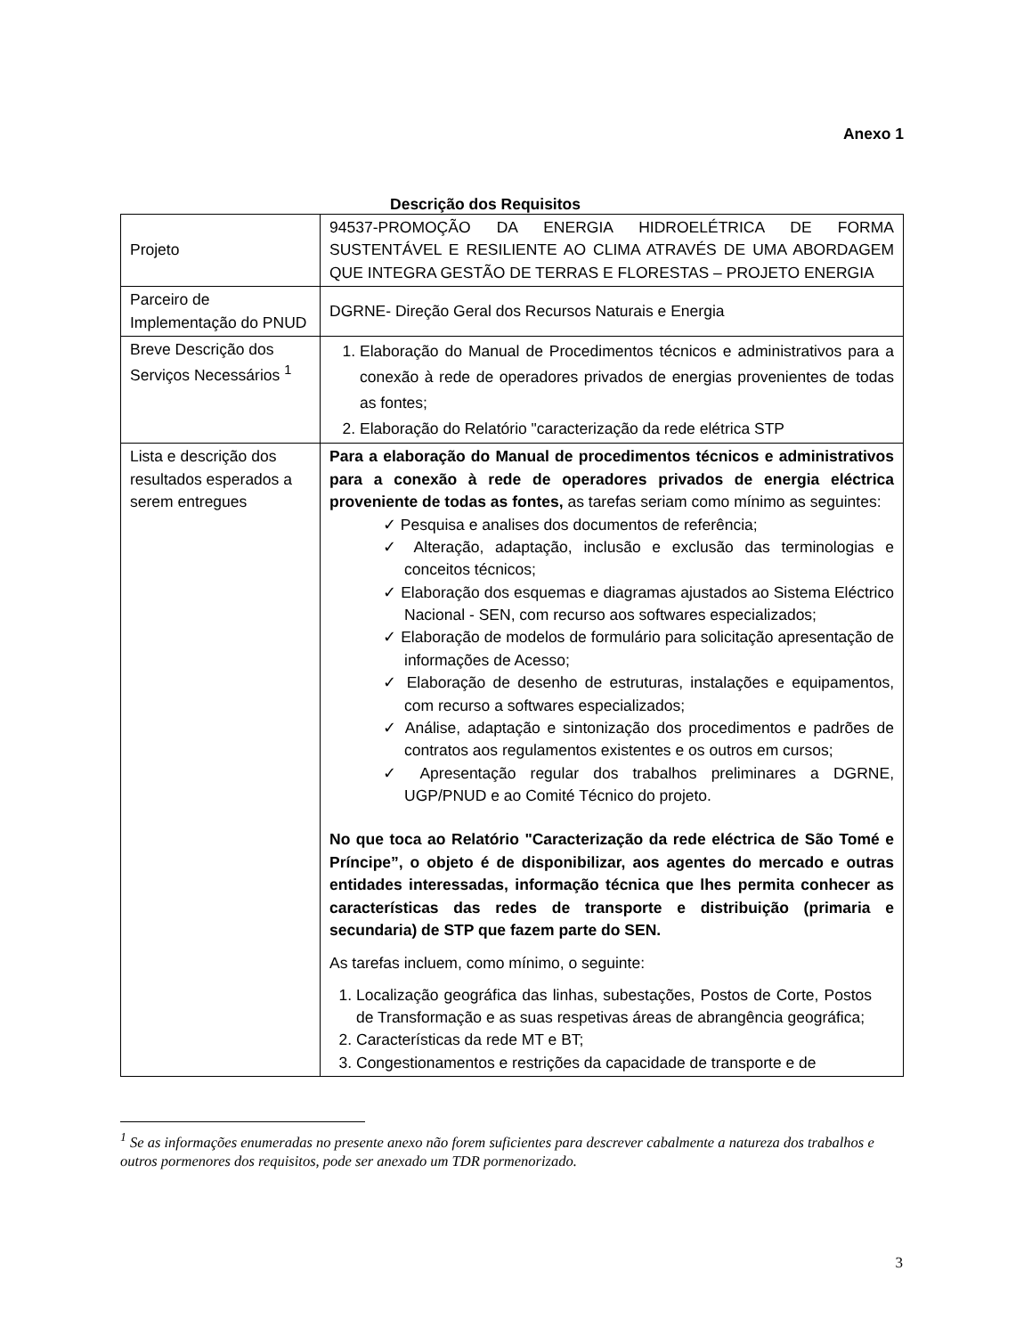Anexo 1
Descrição dos Requisitos
| Projeto | 94537-PROMOÇÃO DA ENERGIA HIDROELÉTRICA DE FORMA SUSTENTÁVEL E RESILIENTE AO CLIMA ATRAVÉS DE UMA ABORDAGEM QUE INTEGRA GESTÃO DE TERRAS E FLORESTAS – PROJETO ENERGIA |
| Parceiro de Implementação do PNUD | DGRNE- Direção Geral dos Recursos Naturais e Energia |
| Breve Descrição dos Serviços Necessários <sup>1</sup> | 1. Elaboração do Manual de Procedimentos técnicos e administrativos para a conexão à rede de operadores privados de energias provenientes de todas as fontes; 2. Elaboração do Relatório "caracterização da rede elétrica STP |
| Lista e descrição dos resultados esperados a serem entregues | Para a elaboração do Manual de procedimentos técnicos e administrativos para a conexão à rede de operadores privados de energia eléctrica proveniente de todas as fontes, as tarefas seriam como mínimo as seguintes: ✓ Pesquisa e analises dos documentos de referência; ✓ Alteração, adaptação, inclusão e exclusão das terminologias e conceitos técnicos; ✓ Elaboração dos esquemas e diagramas ajustados ao Sistema Eléctrico Nacional - SEN, com recurso aos softwares especializados; ✓ Elaboração de modelos de formulário para solicitação apresentação de informações de Acesso; ✓ Elaboração de desenho de estruturas, instalações e equipamentos, com recurso a softwares especializados; ✓ Análise, adaptação e sintonização dos procedimentos e padrões de contratos aos regulamentos existentes e os outros em cursos; ✓ Apresentação regular dos trabalhos preliminares a DGRNE, UGP/PNUD e ao Comité Técnico do projeto. No que toca ao Relatório "Caracterização da rede eléctrica de São Tomé e Príncipe”, o objeto é de disponibilizar, aos agentes do mercado e outras entidades interessadas, informação técnica que lhes permita conhecer as características das redes de transporte e distribuição (primaria e secundaria) de STP que fazem parte do SEN. As tarefas incluem, como mínimo, o seguinte: 1. Localização geográfica das linhas, subestações, Postos de Corte, Postos de Transformação e as suas respetivas áreas de abrangência geográfica; 2. Características da rede MT e BT; 3. Congestionamentos e restrições da capacidade de transporte e de |
<sup>1</sup> Se as informações enumeradas no presente anexo não forem suficientes para descrever cabalmente a natureza dos trabalhos e outros pormenores dos requisitos, pode ser anexado um TDR pormenorizado.
3